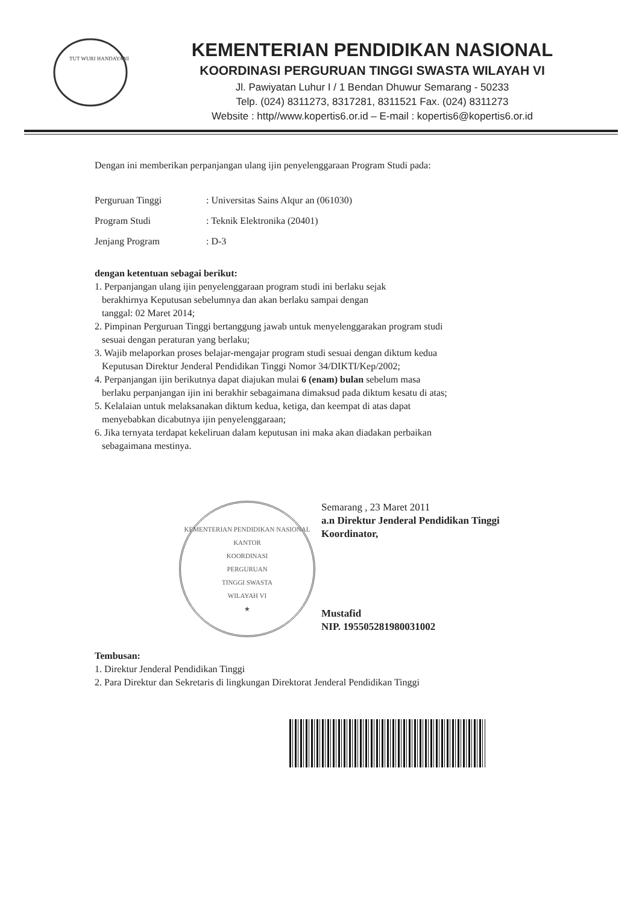TUT WURI HANDAYANI
KEMENTERIAN PENDIDIKAN NASIONAL
KOORDINASI PERGURUAN TINGGI SWASTA WILAYAH VI
Jl. Pawiyatan Luhur I / 1 Bendan Dhuwur Semarang - 50233
Telp. (024) 8311273, 8317281, 8311521 Fax. (024) 8311273
Website : http//www.kopertis6.or.id – E-mail : kopertis6@kopertis6.or.id
Dengan ini memberikan perpanjangan ulang ijin penyelenggaraan Program Studi pada:
| Perguruan Tinggi | : Universitas Sains Alqur an (061030) |
| Program Studi | : Teknik Elektronika (20401) |
| Jenjang Program | : D-3 |
dengan ketentuan sebagai berikut:
1. Perpanjangan ulang ijin penyelenggaraan program studi ini berlaku sejak
berakhirnya Keputusan sebelumnya dan akan berlaku sampai dengan
tanggal: 02 Maret 2014;
2. Pimpinan Perguruan Tinggi bertanggung jawab untuk menyelenggarakan program studi
sesuai dengan peraturan yang berlaku;
3. Wajib melaporkan proses belajar-mengajar program studi sesuai dengan diktum kedua
Keputusan Direktur Jenderal Pendidikan Tinggi Nomor 34/DIKTI/Kep/2002;
4. Perpanjangan ijin berikutnya dapat diajukan mulai 6 (enam) bulan sebelum masa
berlaku perpanjangan ijin ini berakhir sebagaimana dimaksud pada diktum kesatu di atas;
5. Kelalaian untuk melaksanakan diktum kedua, ketiga, dan keempat di atas dapat
menyebabkan dicabutnya ijin penyelenggaraan;
6. Jika ternyata terdapat kekeliruan dalam keputusan ini maka akan diadakan perbaikan
sebagaimana mestinya.
KEMENTERIAN PENDIDIKAN NASIONAL
KANTOR
KOORDINASI
PERGURUAN
TINGGI SWASTA
WILAYAH VI
★
Semarang , 23 Maret 2011
a.n Direktur Jenderal Pendidikan Tinggi
Koordinator,
Mustafid
NIP. 195505281980031002
Tembusan:
1. Direktur Jenderal Pendidikan Tinggi
2. Para Direktur dan Sekretaris di lingkungan Direktorat Jenderal Pendidikan Tinggi